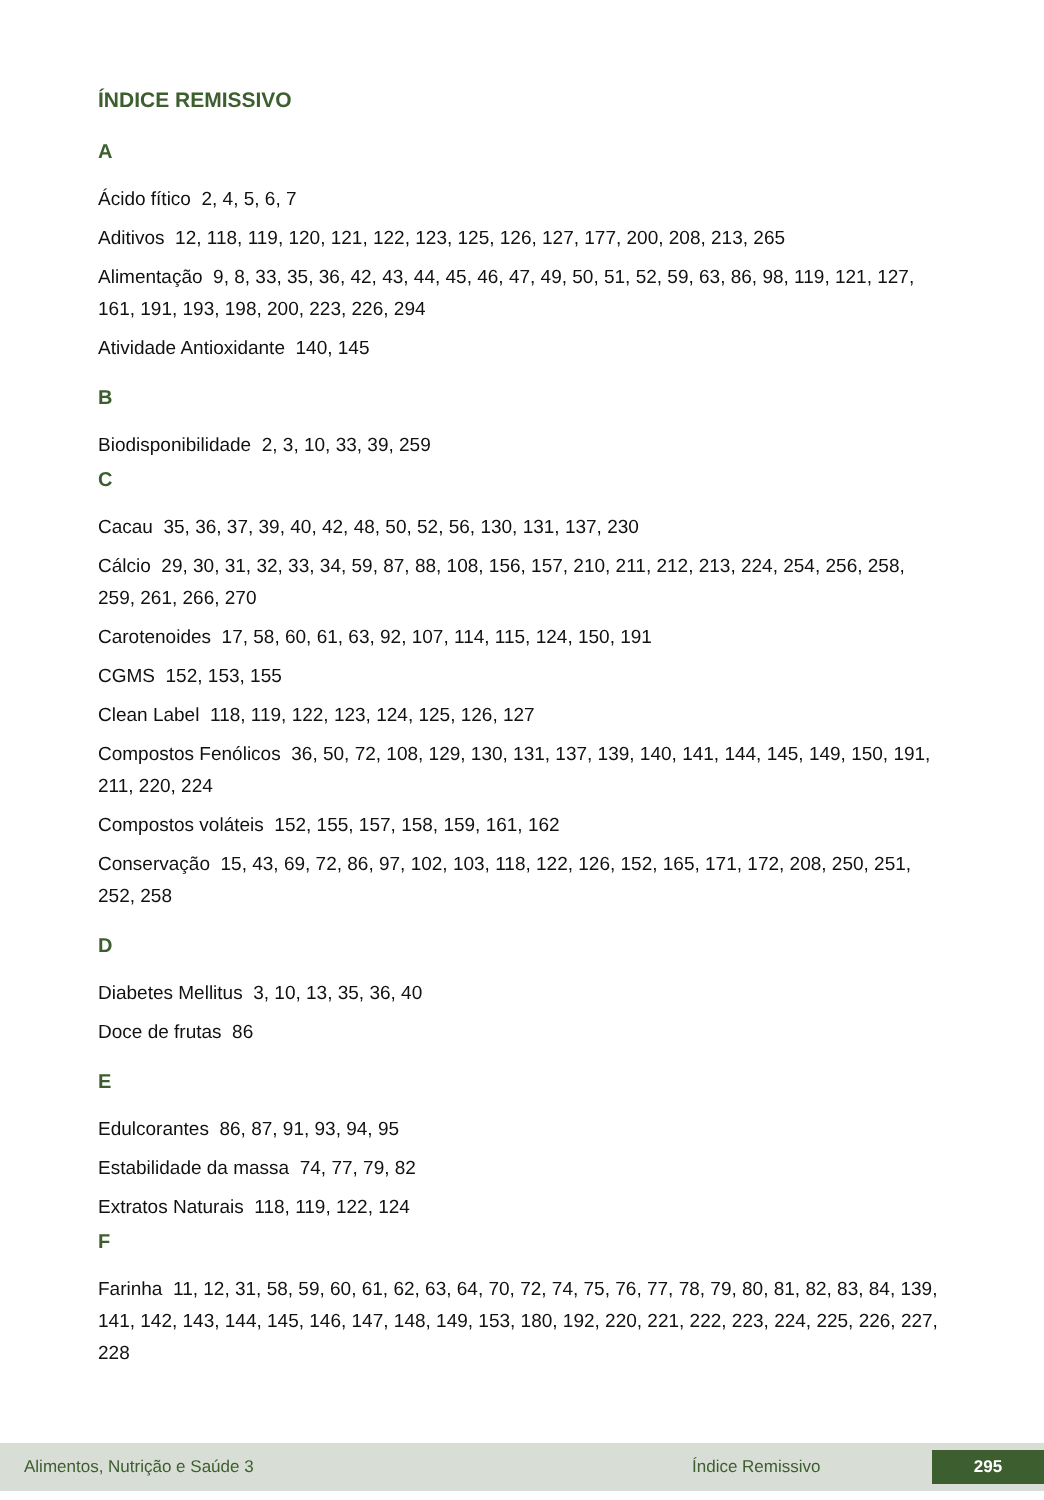ÍNDICE REMISSIVO
A
Ácido fítico 2, 4, 5, 6, 7
Aditivos 12, 118, 119, 120, 121, 122, 123, 125, 126, 127, 177, 200, 208, 213, 265
Alimentação 9, 8, 33, 35, 36, 42, 43, 44, 45, 46, 47, 49, 50, 51, 52, 59, 63, 86, 98, 119, 121, 127, 161, 191, 193, 198, 200, 223, 226, 294
Atividade Antioxidante 140, 145
B
Biodisponibilidade 2, 3, 10, 33, 39, 259
C
Cacau 35, 36, 37, 39, 40, 42, 48, 50, 52, 56, 130, 131, 137, 230
Cálcio 29, 30, 31, 32, 33, 34, 59, 87, 88, 108, 156, 157, 210, 211, 212, 213, 224, 254, 256, 258, 259, 261, 266, 270
Carotenoides 17, 58, 60, 61, 63, 92, 107, 114, 115, 124, 150, 191
CGMS 152, 153, 155
Clean Label 118, 119, 122, 123, 124, 125, 126, 127
Compostos Fenólicos 36, 50, 72, 108, 129, 130, 131, 137, 139, 140, 141, 144, 145, 149, 150, 191, 211, 220, 224
Compostos voláteis 152, 155, 157, 158, 159, 161, 162
Conservação 15, 43, 69, 72, 86, 97, 102, 103, 118, 122, 126, 152, 165, 171, 172, 208, 250, 251, 252, 258
D
Diabetes Mellitus 3, 10, 13, 35, 36, 40
Doce de frutas 86
E
Edulcorantes 86, 87, 91, 93, 94, 95
Estabilidade da massa 74, 77, 79, 82
Extratos Naturais 118, 119, 122, 124
F
Farinha 11, 12, 31, 58, 59, 60, 61, 62, 63, 64, 70, 72, 74, 75, 76, 77, 78, 79, 80, 81, 82, 83, 84, 139, 141, 142, 143, 144, 145, 146, 147, 148, 149, 153, 180, 192, 220, 221, 222, 223, 224, 225, 226, 227, 228
Alimentos, Nutrição e Saúde 3 Índice Remissivo 295